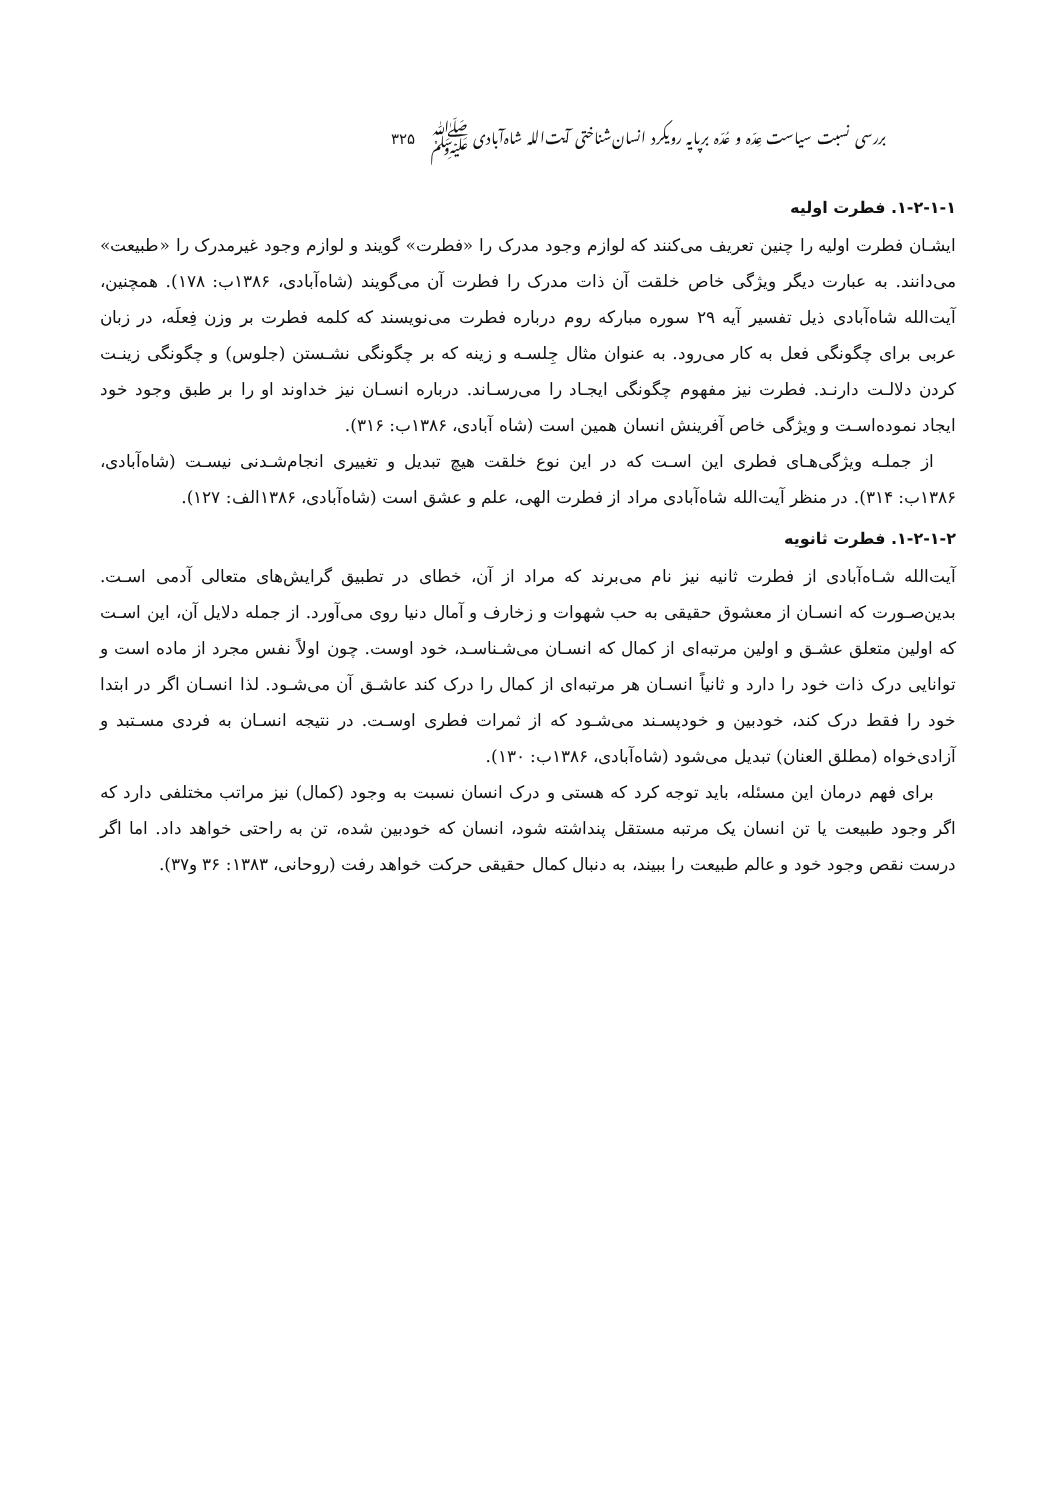بررسی نسبت سیاست عِدّه و عُدّه برپایه رویکرد انسان‌شناختی آیت‌الله شاه‌آبادی ﷺ ۳۲۵
۱-۲-۱-۱. فطرت اولیه
ایشـان فطرت اولیه را چنین تعریف می‌کنند که لوازم وجود مدرک را «فطرت» گویند و لوازم وجود غیرمدرک را «طبیعت» می‌دانند. به عبارت دیگر ویژگی خاص خلقت آن ذات مدرک را فطرت آن می‌گویند (شاه‌آبادی، ۱۳۸۶ب: ۱۷۸). همچنین، آیت‌الله شاه‌آبادی ذیل تفسیر آیه ۲۹ سوره مبارکه روم درباره فطرت می‌نویسند که کلمه فطرت بر وزن فِعلَه، در زبان عربی برای چگونگی فعل به کار می‌رود. به عنوان مثال جِلسـه و زینه که بر چگونگی نشـستن (جلوس) و چگونگی زینـت کردن دلالـت دارنـد. فطرت نیز مفهوم چگونگی ایجـاد را می‌رسـاند. درباره انسـان نیز خداوند او را بر طبق وجود خود ایجاد نموده‌اسـت و ویژگی خاص آفرینش انسان همین است (شاه آبادی، ۱۳۸۶ب: ۳۱۶).
از جملـه ویژگی‌هـای فطری این اسـت که در این نوع خلقت هیچ تبدیل و تغییری انجام‌شـدنی نیسـت (شاه‌آبادی، ۱۳۸۶ب: ۳۱۴). در منظر آیت‌الله شاه‌آبادی مراد از فطرت الهی، علم و عشق است (شاه‌آبادی، ۱۳۸۶الف: ۱۲۷).
۱-۲-۱-۲. فطرت ثانویه
آیت‌الله شـاه‌آبادی از فطرت ثانیه نیز نام می‌برند که مراد از آن، خطای در تطبیق گرایش‌های متعالی آدمی اسـت. بدین‌صـورت که انسـان از معشوق حقیقی به حب شهوات و زخارف و آمال دنیا روی می‌آورد. از جمله دلایل آن، این اسـت که اولین متعلق عشـق و اولین مرتبه‌ای از کمال که انسـان می‌شـناسـد، خود اوست. چون اولاً نفس مجرد از ماده است و توانایی درک ذات خود را دارد و ثانیاً انسـان هر مرتبه‌ای از کمال را درک کند عاشـق آن می‌شـود. لذا انسـان اگر در ابتدا خود را فقط درک کند، خودبین و خودپسـند می‌شـود که از ثمرات فطری اوسـت. در نتیجه انسـان به فردی مسـتبد و آزادی‌خواه (مطلق العنان) تبدیل می‌شود (شاه‌آبادی، ۱۳۸۶ب: ۱۳۰).
برای فهم درمان این مسئله، باید توجه کرد که هستی و درک انسان نسبت به وجود (کمال) نیز مراتب مختلفی دارد که اگر وجود طبیعت یا تن انسان یک مرتبه مستقل پنداشته شود، انسان که خودبین شده، تن به راحتی خواهد داد. اما اگر درست نقص وجود خود و عالم طبیعت را ببیند، به دنبال کمال حقیقی حرکت خواهد رفت (روحانی، ۱۳۸۳: ۳۶ و۳۷).